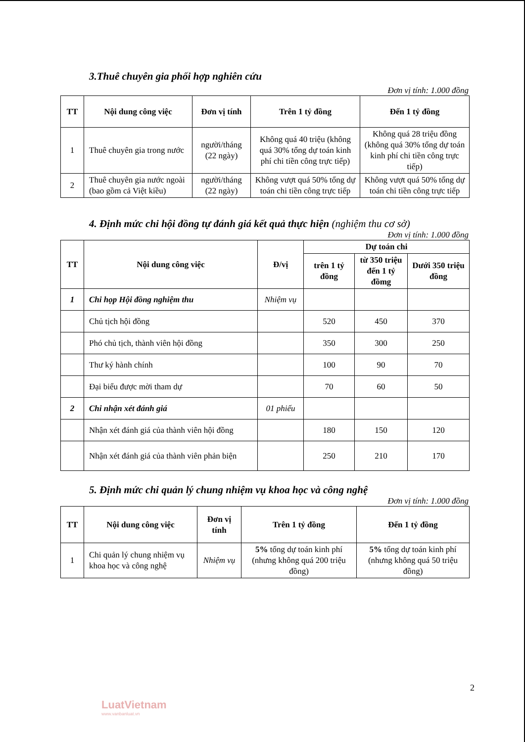3.Thuê chuyên gia phối hợp nghiên cứu
Đơn vị tính: 1.000 đồng
| TT | Nội dung công việc | Đơn vị tính | Trên 1 tỷ đồng | Đến 1 tỷ đồng |
| --- | --- | --- | --- | --- |
| 1 | Thuê chuyên gia trong nước | người/tháng (22 ngày) | Không quá 40 triệu (không quá 30% tổng dự toán kinh phí chi tiền công trực tiếp) | Không quá 28 triệu đồng (không quá 30% tổng dự toán kinh phí chi tiền công trực tiếp) |
| 2 | Thuê chuyên gia nước ngoài (bao gồm cả Việt kiều) | người/tháng (22 ngày) | Không vượt quá 50% tổng dự toán chi tiền công trực tiếp | Không vượt quá 50% tổng dự toán chi tiền công trực tiếp |
4. Định mức chi hội đồng tự đánh giá kết quả thực hiện (nghiệm thu cơ sở)
Đơn vị tính: 1.000 đồng
| TT | Nội dung công việc | Đ/vị | Dự toán chi | | |
| --- | --- | --- | --- | --- | --- |
| | | | trên 1 tỷ đồng | từ 350 triệu đến 1 tỷ đồmg | Dưới 350 triệu đồng |
| 1 | Chi họp Hội đồng nghiệm thu | Nhiệm vụ | | | |
| | Chủ tịch hội đồng | | 520 | 450 | 370 |
| | Phó chủ tịch, thành viên hội đồng | | 350 | 300 | 250 |
| | Thư ký hành chính | | 100 | 90 | 70 |
| | Đại biểu được mời tham dự | | 70 | 60 | 50 |
| 2 | Chi nhận xét đánh giá | 01 phiếu | | | |
| | Nhận xét đánh giá của thành viên hội đồng | | 180 | 150 | 120 |
| | Nhận xét đánh giá của thành viên phản biện | | 250 | 210 | 170 |
5. Định mức chi quản lý chung nhiệm vụ khoa học và công nghệ
Đơn vị tính: 1.000 đồng
| TT | Nội dung công việc | Đơn vị tính | Trên 1 tỷ đồng | Đến 1 tỷ đồng |
| --- | --- | --- | --- | --- |
| 1 | Chi quản lý chung nhiệm vụ khoa học và công nghệ | Nhiệm vụ | 5% tổng dự toán kinh phí (nhưng không quá 200 triệu đồng) | 5% tổng dự toán kinh phí (nhưng không quá 50 triệu đồng) |
2
LuatVietnam
www.vanbanluat.vn